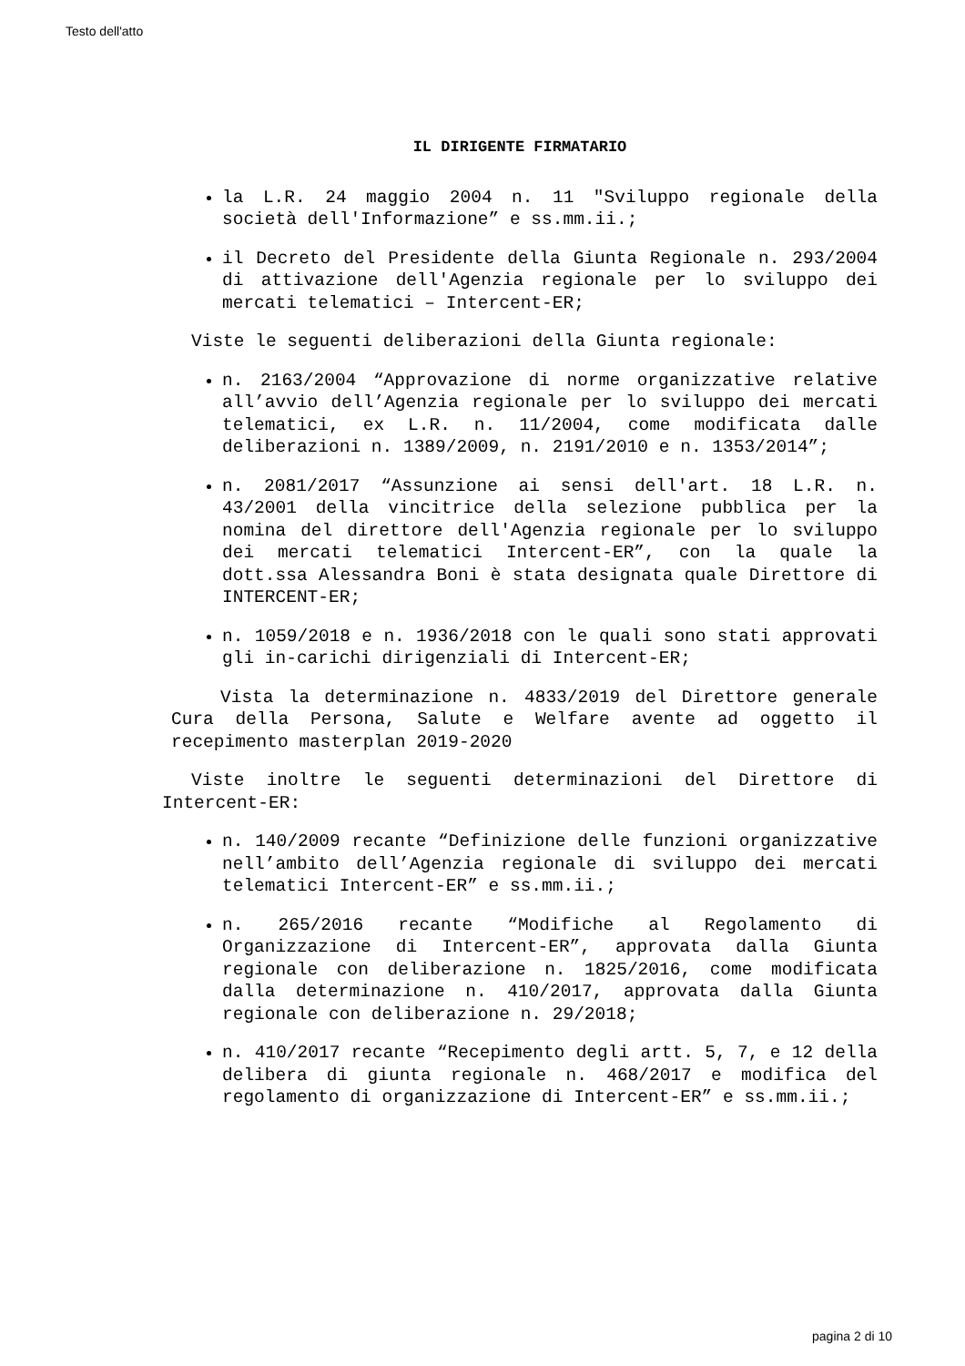Testo dell'atto
IL DIRIGENTE FIRMATARIO
la L.R. 24 maggio 2004 n. 11 "Sviluppo regionale della società dell'Informazione” e ss.mm.ii.;
il Decreto del Presidente della Giunta Regionale n. 293/2004 di attivazione dell'Agenzia regionale per lo sviluppo dei mercati telematici – Intercent-ER;
Viste le seguenti deliberazioni della Giunta regionale:
n. 2163/2004 “Approvazione di norme organizzative relative all’avvio dell’Agenzia regionale per lo sviluppo dei mercati telematici, ex L.R. n. 11/2004, come modificata dalle deliberazioni n. 1389/2009, n. 2191/2010 e n. 1353/2014”;
n. 2081/2017 “Assunzione ai sensi dell'art. 18 L.R. n. 43/2001 della vincitrice della selezione pubblica per la nomina del direttore dell'Agenzia regionale per lo sviluppo dei mercati telematici Intercent-ER”, con la quale la dott.ssa Alessandra Boni è stata designata quale Direttore di INTERCENT-ER;
n. 1059/2018 e n. 1936/2018 con le quali sono stati approvati gli in-carichi dirigenziali di Intercent-ER;
Vista la determinazione n. 4833/2019 del Direttore generale Cura della Persona, Salute e Welfare avente ad oggetto il recepimento masterplan 2019-2020
Viste inoltre le seguenti determinazioni del Direttore di Intercent-ER:
n. 140/2009 recante “Definizione delle funzioni organizzative nell’ambito dell’Agenzia regionale di sviluppo dei mercati telematici Intercent-ER” e ss.mm.ii.;
n. 265/2016 recante “Modifiche al Regolamento di Organizzazione di Intercent-ER”, approvata dalla Giunta regionale con deliberazione n. 1825/2016, come modificata dalla determinazione n. 410/2017, approvata dalla Giunta regionale con deliberazione n. 29/2018;
n. 410/2017 recante “Recepimento degli artt. 5, 7, e 12 della delibera di giunta regionale n. 468/2017 e modifica del regolamento di organizzazione di Intercent-ER” e ss.mm.ii.;
pagina 2 di 10